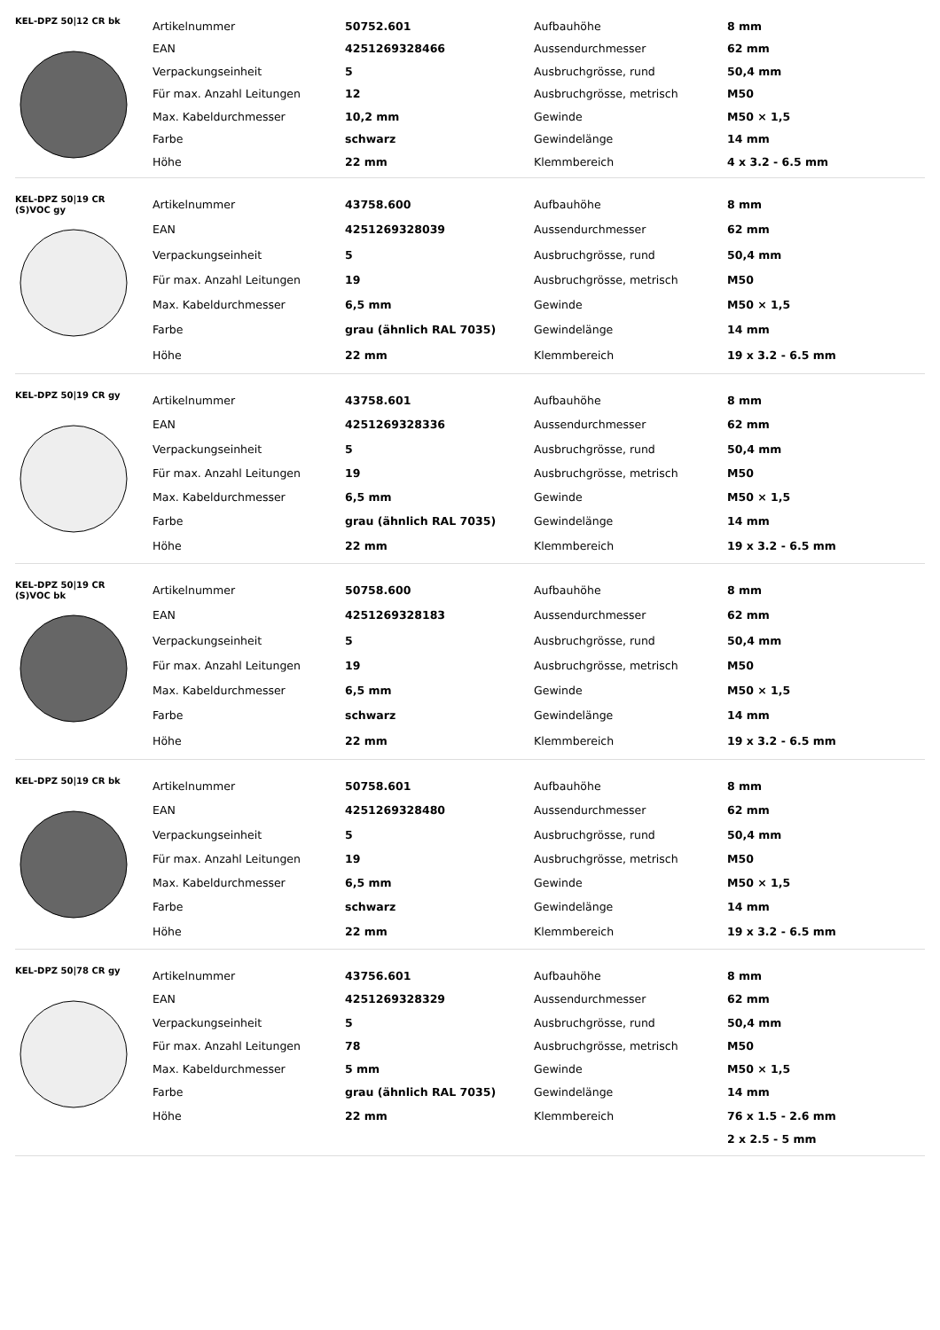KEL-DPZ 50|12 CR bk
| Artikelnummer | 50752.601 | Aufbauhöhe | 8 mm |
| EAN | 4251269328466 | Aussendurchmesser | 62 mm |
| Verpackungseinheit | 5 | Ausbruchgrösse, rund | 50,4 mm |
| Für max. Anzahl Leitungen | 12 | Ausbruchgrösse, metrisch | M50 |
| Max. Kabeldurchmesser | 10,2 mm | Gewinde | M50 × 1,5 |
| Farbe | schwarz | Gewindelänge | 14 mm |
| Höhe | 22 mm | Klemmbereich | 4 x 3.2 - 6.5 mm |
KEL-DPZ 50|19 CR
(S)VOC gy
| Artikelnummer | 43758.600 | Aufbauhöhe | 8 mm |
| EAN | 4251269328039 | Aussendurchmesser | 62 mm |
| Verpackungseinheit | 5 | Ausbruchgrösse, rund | 50,4 mm |
| Für max. Anzahl Leitungen | 19 | Ausbruchgrösse, metrisch | M50 |
| Max. Kabeldurchmesser | 6,5 mm | Gewinde | M50 × 1,5 |
| Farbe | grau (ähnlich RAL 7035) | Gewindelänge | 14 mm |
| Höhe | 22 mm | Klemmbereich | 19 x 3.2 - 6.5 mm |
KEL-DPZ 50|19 CR gy
| Artikelnummer | 43758.601 | Aufbauhöhe | 8 mm |
| EAN | 4251269328336 | Aussendurchmesser | 62 mm |
| Verpackungseinheit | 5 | Ausbruchgrösse, rund | 50,4 mm |
| Für max. Anzahl Leitungen | 19 | Ausbruchgrösse, metrisch | M50 |
| Max. Kabeldurchmesser | 6,5 mm | Gewinde | M50 × 1,5 |
| Farbe | grau (ähnlich RAL 7035) | Gewindelänge | 14 mm |
| Höhe | 22 mm | Klemmbereich | 19 x 3.2 - 6.5 mm |
KEL-DPZ 50|19 CR
(S)VOC bk
| Artikelnummer | 50758.600 | Aufbauhöhe | 8 mm |
| EAN | 4251269328183 | Aussendurchmesser | 62 mm |
| Verpackungseinheit | 5 | Ausbruchgrösse, rund | 50,4 mm |
| Für max. Anzahl Leitungen | 19 | Ausbruchgrösse, metrisch | M50 |
| Max. Kabeldurchmesser | 6,5 mm | Gewinde | M50 × 1,5 |
| Farbe | schwarz | Gewindelänge | 14 mm |
| Höhe | 22 mm | Klemmbereich | 19 x 3.2 - 6.5 mm |
KEL-DPZ 50|19 CR bk
| Artikelnummer | 50758.601 | Aufbauhöhe | 8 mm |
| EAN | 4251269328480 | Aussendurchmesser | 62 mm |
| Verpackungseinheit | 5 | Ausbruchgrösse, rund | 50,4 mm |
| Für max. Anzahl Leitungen | 19 | Ausbruchgrösse, metrisch | M50 |
| Max. Kabeldurchmesser | 6,5 mm | Gewinde | M50 × 1,5 |
| Farbe | schwarz | Gewindelänge | 14 mm |
| Höhe | 22 mm | Klemmbereich | 19 x 3.2 - 6.5 mm |
KEL-DPZ 50|78 CR gy
| Artikelnummer | 43756.601 | Aufbauhöhe | 8 mm |
| EAN | 4251269328329 | Aussendurchmesser | 62 mm |
| Verpackungseinheit | 5 | Ausbruchgrösse, rund | 50,4 mm |
| Für max. Anzahl Leitungen | 78 | Ausbruchgrösse, metrisch | M50 |
| Max. Kabeldurchmesser | 5 mm | Gewinde | M50 × 1,5 |
| Farbe | grau (ähnlich RAL 7035) | Gewindelänge | 14 mm |
| Höhe | 22 mm | Klemmbereich | 76 x 1.5 - 2.6 mm |
| | | | 2 x 2.5 - 5 mm |